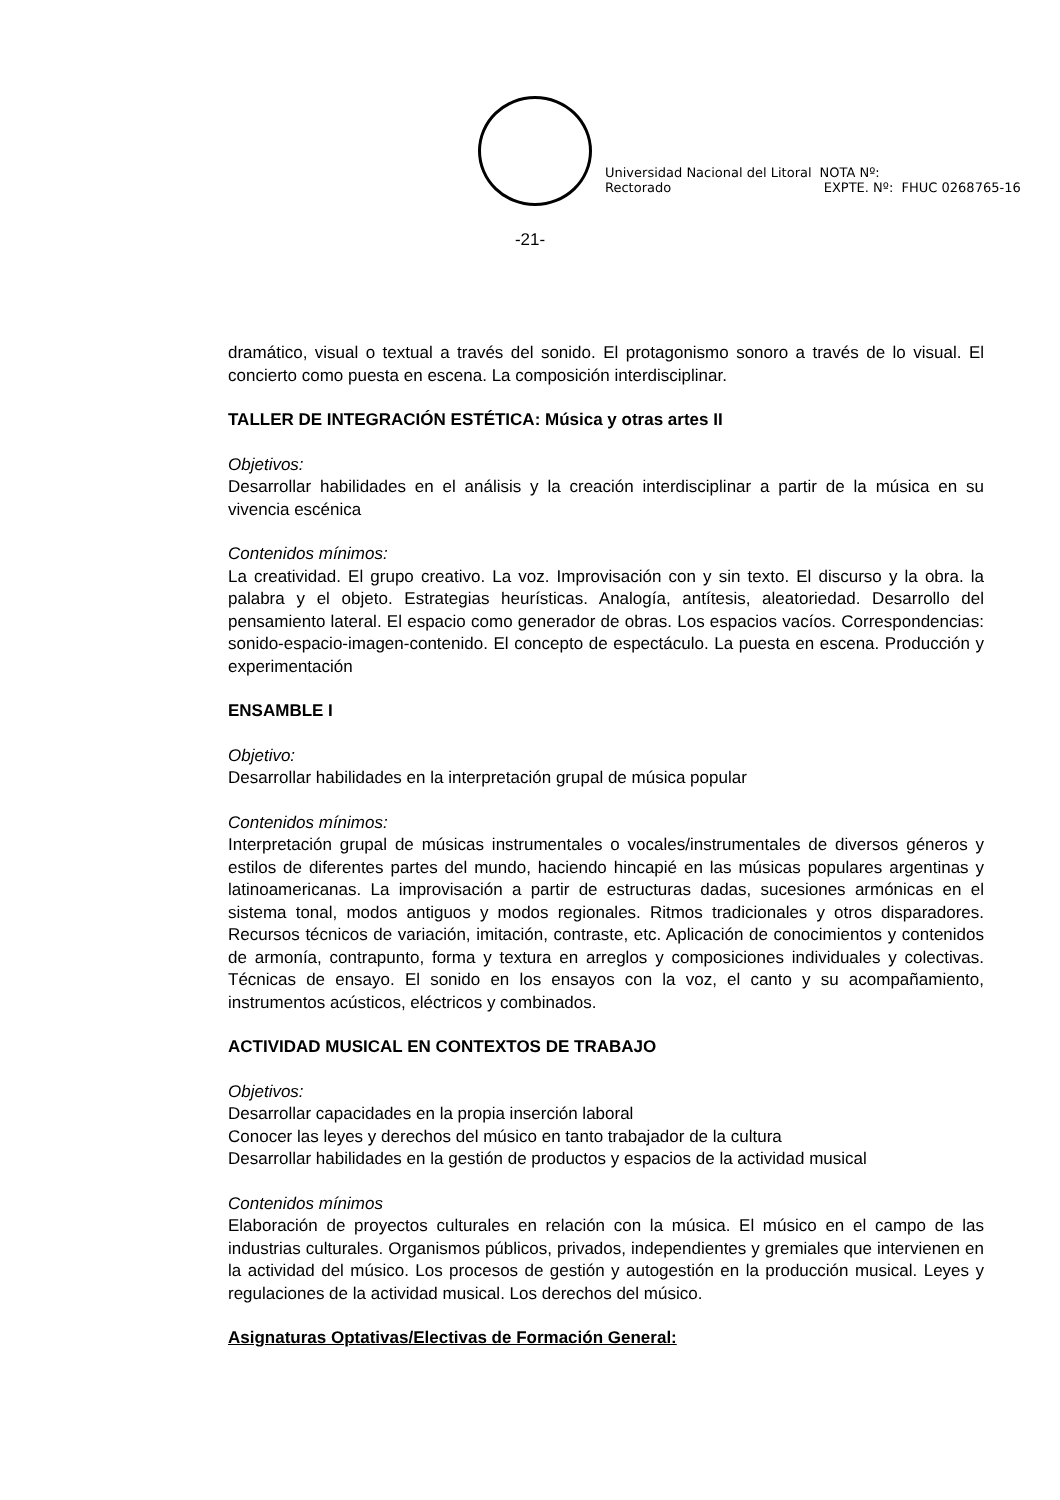Universidad Nacional del Litoral
Rectorado
NOTA Nº:
EXPTE. Nº: FHUC 0268765-16
-21-
dramático, visual o textual a través del sonido. El protagonismo sonoro a través de lo visual. El concierto como puesta en escena. La composición interdisciplinar.
TALLER DE INTEGRACIÓN ESTÉTICA: Música y otras artes II
Objetivos:
Desarrollar habilidades en el análisis y la creación interdisciplinar a partir de la música en su vivencia escénica
Contenidos mínimos:
La creatividad. El grupo creativo. La voz. Improvisación con y sin texto. El discurso y la obra. la palabra y el objeto. Estrategias heurísticas. Analogía, antítesis, aleatoriedad. Desarrollo del pensamiento lateral. El espacio como generador de obras. Los espacios vacíos. Correspondencias: sonido-espacio-imagen-contenido. El concepto de espectáculo. La puesta en escena. Producción y experimentación
ENSAMBLE I
Objetivo:
Desarrollar habilidades en la interpretación grupal de música popular
Contenidos mínimos:
Interpretación grupal de músicas instrumentales o vocales/instrumentales de diversos géneros y estilos de diferentes partes del mundo, haciendo hincapié en las músicas populares argentinas y latinoamericanas. La improvisación a partir de estructuras dadas, sucesiones armónicas en el sistema tonal, modos antiguos y modos regionales. Ritmos tradicionales y otros disparadores. Recursos técnicos de variación, imitación, contraste, etc. Aplicación de conocimientos y contenidos de armonía, contrapunto, forma y textura en arreglos y composiciones individuales y colectivas. Técnicas de ensayo. El sonido en los ensayos con la voz, el canto y su acompañamiento, instrumentos acústicos, eléctricos y combinados.
ACTIVIDAD MUSICAL EN CONTEXTOS DE TRABAJO
Objetivos:
Desarrollar capacidades en la propia inserción laboral
Conocer las leyes y derechos del músico en tanto trabajador de la cultura
Desarrollar habilidades en la gestión de productos y espacios de la actividad musical
Contenidos mínimos
Elaboración de proyectos culturales en relación con la música. El músico en el campo de las industrias culturales. Organismos públicos, privados, independientes y gremiales que intervienen en la actividad del músico. Los procesos de gestión y autogestión en la producción musical. Leyes y regulaciones de la actividad musical. Los derechos del músico.
Asignaturas Optativas/Electivas de Formación General: